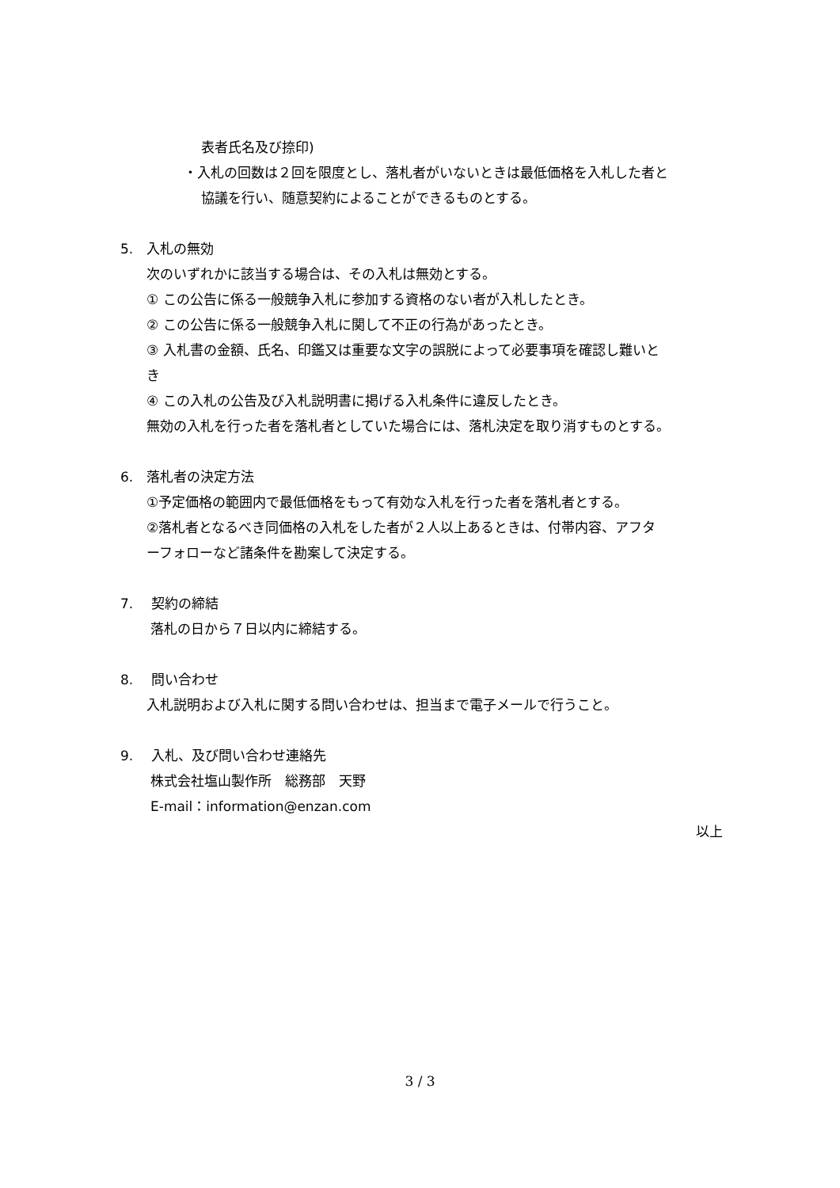表者氏名及び捺印)
・入札の回数は２回を限度とし、落札者がいないときは最低価格を入札した者と
協議を行い、随意契約によることができるものとする。
5.　入札の無効
次のいずれかに該当する場合は、その入札は無効とする。
① この公告に係る一般競争入札に参加する資格のない者が入札したとき。
② この公告に係る一般競争入札に関して不正の行為があったとき。
③ 入札書の金額、氏名、印鑑又は重要な文字の誤脱によって必要事項を確認し難いと
き
④ この入札の公告及び入札説明書に掲げる入札条件に違反したとき。
無効の入札を行った者を落札者としていた場合には、落札決定を取り消すものとする。
6.　落札者の決定方法
①予定価格の範囲内で最低価格をもって有効な入札を行った者を落札者とする。
②落札者となるべき同価格の入札をした者が２人以上あるときは、付帯内容、アフタ
ーフォローなど諸条件を勘案して決定する。
7.　 契約の締結
落札の日から７日以内に締結する。
8.　 問い合わせ
入札説明および入札に関する問い合わせは、担当まで電子メールで行うこと。
9.　 入札、及び問い合わせ連絡先
株式会社塩山製作所　総務部　天野
E-mail：information@enzan.com
以上
3 / 3